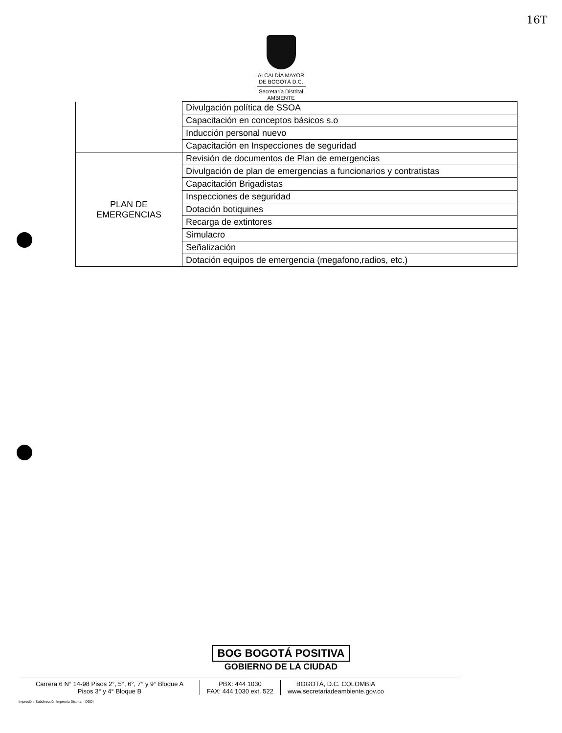16T
ALCALDÍA MAYOR
DE BOGOTÁ D.C.
Secretaría Distrital
AMBIENTE
| | Divulgación política de SSOA |
| | Capacitación en conceptos básicos s.o |
| | Inducción personal nuevo |
| | Capacitación en Inspecciones de seguridad |
| PLAN DE EMERGENCIAS | Revisión de documentos de Plan de emergencias |
| | Divulgación de plan de emergencias a funcionarios y contratistas |
| | Capacitación Brigadistas |
| | Inspecciones de seguridad |
| | Dotación botiquines |
| | Recarga de extintores |
| | Simulacro |
| | Señalización |
| | Dotación equipos de emergencia (megafono,radios, etc.) |
BOG BOGOTÁ POSITIVA
GOBIERNO DE LA CIUDAD
Carrera 6 N° 14-98 Pisos 2°, 5°, 6°, 7° y 9° Bloque A
Pisos 3° y 4° Bloque B
PBX: 444 1030
FAX: 444 1030 ext. 522
BOGOTÁ, D.C. COLOMBIA
www.secretariadeambiente.gov.co
Impresión: Subdirección Imprenta Distrital - DDDI